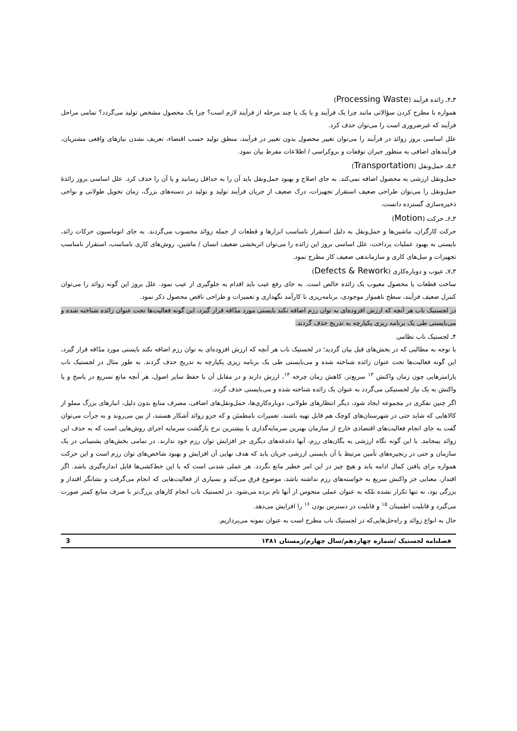۳ـ۴ـ زائده فرآیند (Processing Waste)
همواره با مطرح کردن سؤالاتی مانند چرا یک فرآیند و یا یک یا چند مرحله از فرآیند لازم است؟ چرا یک محصول مشخص تولید می‌گردد؟ تمامی مراحل فرآیند که غیرضروری است را می‌توان حذف کرد.
علل اساسی بروز زوائد در فرآیند را می‌توان تغییر محصول بدون تغییر در فرآیند، منطق تولید حسب اقتضاء، تعریف نشدن نیازهای واقعی مشتریان، فرآیندهای اضافی به منظور جبران توقفات و بروکراسی / اطلاعات مفرط بیان نمود.
۳ـ۵ـ حمل‌ونقل (Transportation)
حمل‌ونقل ارزشی به محصول اضافه نمی‌کند. به جای اصلاح و بهبود حمل‌ونقل باید آن را به حداقل رسانید و یا آن را حذف کرد. علل اساسی بروز زائدهٔ حمل‌ونقل را می‌توان طراحی ضعیف استقرار تجهیزات، درک ضعیف از جریان فرآیند تولید و تولید در دسته‌های بزرگ، زمان تحویل طولانی و نواحی ذخیره‌سازی گسترده دانست.
۳ـ۶ـ حرکت (Motion)
حرکت کارگران، ماشین‌ها و حمل‌ونقل به دلیل استقرار نامناسب ابزارها و قطعات از جمله زوائد محسوب می‌گردند. به جای اتوماسیون حرکات زائد، بایستی به بهبود عملیات پرداخت، علل اساسی بروز این زائده را می‌توان اثربخشی ضعیف انسان / ماشین، روش‌های کاری نامناسب، استقرار نامناسب تجهیزات و سل‌های کاری و سازماندهی ضعیف کار مطرح نمود.
۳ـ۷ـ عیوب و دوباره‌کاری (Defects & Rework)
ساخت قطعات یا محصول معیوب یک زائده خالص است. به جای رفع عیب باید اقدام به جلوگیری از عیب نمود. علل بروز این گونه زوائد را می‌توان کنترل ضعیف فرآیند، سطح ناهموار موجودی، برنامه‌ریزی نا کارآمد نگهداری و تعمیرات و طراحی ناقص محصول ذکر نمود.
در لجستیک ناب هر آنچه که ارزش افزوده‌ای به توان رزم اضافه نکند بایستی مورد مدّاقه قرار گیرد، این گونه فعالیت‌ها تحت عنوان زائده شناخته شده و می‌بایستی طی یک برنامه ریزی یکپارچه به تدریج حذف گردند.
۴ـ لجستیک ناب نظامی
با توجه به مطالبی که در بخش‌های قبل بیان گردید؛ در لجستیک ناب هر آنچه که ارزش افزوده‌ای به توان رزم اضافه نکند بایستی مورد مدّاقه قرار گیرد، این گونه فعالیت‌ها تحت عنوان زائده شناخته شده و می‌بایستی طی یک برنامه ریزی یکپارچه به تدریج حذف گردند. به طور مثال در لجستیک ناب پارامترهایی چون زمان واکنش <sup>۱۳</sup> سریع‌تر، کاهش زمان چرخه <sup>۱۴</sup>، ارزش دارند و در مقابل آن با حفظ سایر اصول، هر آنچه مانع تسریع در پاسخ و یا واکنش به یک نیاز لجستیکی می‌گردد به عنوان یک زائده شناخته شده و می‌بایستی حذف گردد.
اگر چنین تفکری در مجموعه ایجاد شود، دیگر انتظارهای طولانی، دوباره‌کاری‌ها، حمل‌ونقل‌های اضافی، مصرف منابع بدون دلیل، انبارهای بزرگ مملو از کالاهایی که شاید حتی در شهرستان‌های کوچک هم قابل تهیه باشند، تعمیرات نامطمئن و که جزو زوائد آشکار هستند، از بین می‌روند و به جرأت می‌توان گفت به جای انجام فعالیت‌های اقتصادی خارج از سازمان بهترین سرمایه‌گذاری با بیشترین نرخ بازگشت سرمایه اجرای روش‌هایی است که به حذف این زوائد بینجامد. با این گونه نگاه ارزشی به یگان‌های رزم، آنها دغدغه‌های دیگری جز افزایش توان رزم خود ندارند. در تمامی بخش‌های پشتیبانی در یک سازمان و حتی در زنجیره‌های تأمین مرتبط با آن بایستی ارزشی جریان یابد که هدف نهایی آن افزایش و بهبود شاخص‌های توان رزم است و این حرکت همواره برای یافتن کمال ادامه یابد و هیچ چیز در این امر خطیر مانع نگردد. هر عملی شدنی است که با این خط‌کشی‌ها قابل اندازه‌گیری باشد. اگر اقتدار، معنایی جز واکنش سریع به خواسته‌های رزم نداشته باشد، موضوع فرق می‌کند و بسیاری از فعالیت‌هایی که انجام می‌گرفت و نشانگر اقتدار و بزرگی بود، نه تنها تکرار نشده بلکه به عنوان عملی منحوس از آنها نام برده می‌شود. در لجستیک ناب انجام کارهای بزرگ‌تر با صرف منابع کمتر صورت می‌گیرد و قابلیت اطمینان <sup>۱۵</sup> و قابلیت در دسترس بودن <sup>۱۶</sup> را افزایش می‌دهد.
حال به انواع زوائد و راه‌حل‌هایی‌که در لجستیک ناب مطرح است به عنوان نمونه می‌پردازیم.
فصلنامه لجستیک /شماره چهاردهم/سال چهارم/زمستان ۱۳۸۱ 3